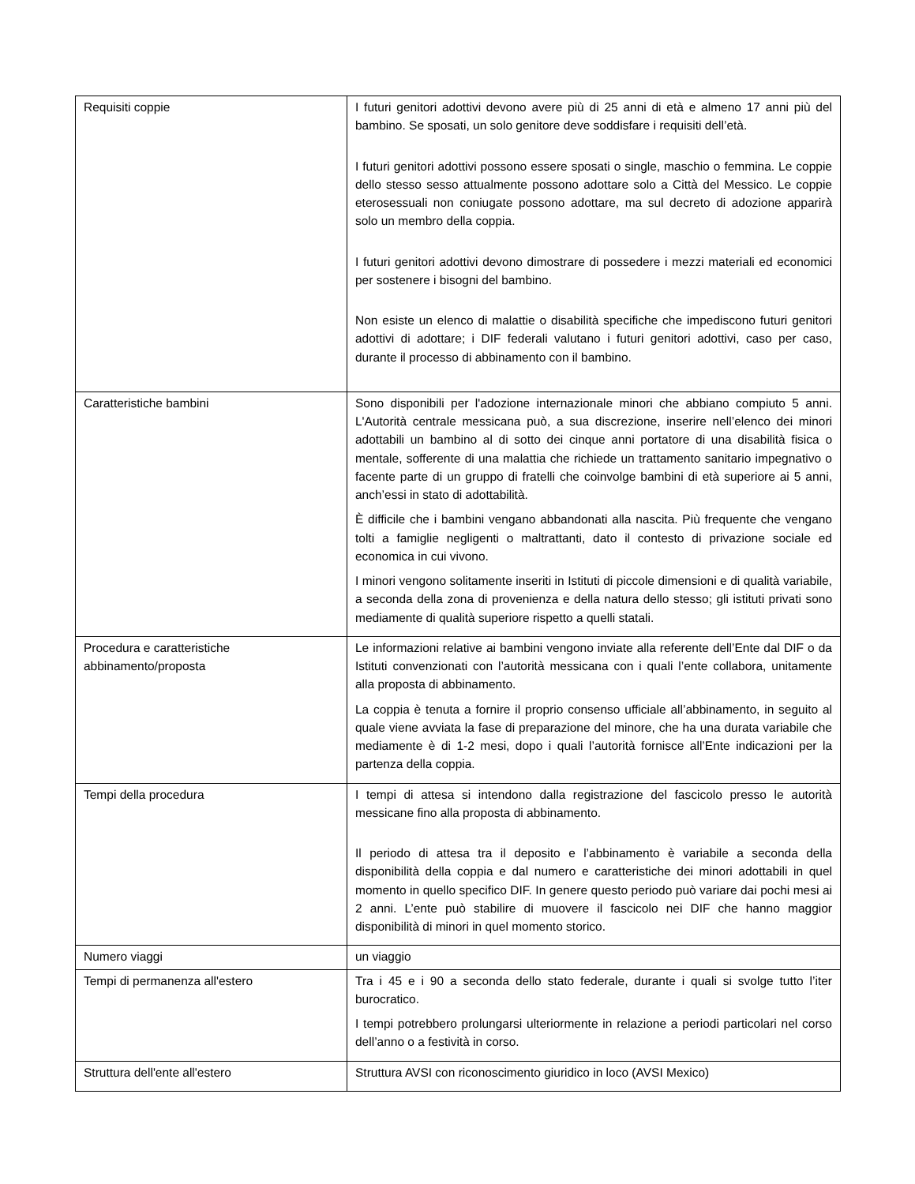| Requisiti coppie | I futuri genitori adottivi devono avere più di 25 anni di età e almeno 17 anni più del bambino. Se sposati, un solo genitore deve soddisfare i requisiti dell’età. I futuri genitori adottivi possono essere sposati o single, maschio o femmina. Le coppie dello stesso sesso attualmente possono adottare solo a Città del Messico. Le coppie eterosessuali non coniugate possono adottare, ma sul decreto di adozione apparirà solo un membro della coppia. I futuri genitori adottivi devono dimostrare di possedere i mezzi materiali ed economici per sostenere i bisogni del bambino. Non esiste un elenco di malattie o disabilità specifiche che impediscono futuri genitori adottivi di adottare; i DIF federali valutano i futuri genitori adottivi, caso per caso, durante il processo di abbinamento con il bambino. |
| Caratteristiche bambini | Sono disponibili per l'adozione internazionale minori che abbiano compiuto 5 anni. L'Autorità centrale messicana può, a sua discrezione, inserire nell’elenco dei minori adottabili un bambino al di sotto dei cinque anni portatore di una disabilità fisica o mentale, sofferente di una malattia che richiede un trattamento sanitario impegnativo o facente parte di un gruppo di fratelli che coinvolge bambini di età superiore ai 5 anni, anch’essi in stato di adottabilità. È difficile che i bambini vengano abbandonati alla nascita. Più frequente che vengano tolti a famiglie negligenti o maltrattanti, dato il contesto di privazione sociale ed economica in cui vivono. I minori vengono solitamente inseriti in Istituti di piccole dimensioni e di qualità variabile, a seconda della zona di provenienza e della natura dello stesso; gli istituti privati sono mediamente di qualità superiore rispetto a quelli statali. |
| Procedura e caratteristiche abbinamento/proposta | Le informazioni relative ai bambini vengono inviate alla referente dell’Ente dal DIF o da Istituti convenzionati con l’autorità messicana con i quali l’ente collabora, unitamente alla proposta di abbinamento. La coppia è tenuta a fornire il proprio consenso ufficiale all’abbinamento, in seguito al quale viene avviata la fase di preparazione del minore, che ha una durata variabile che mediamente è di 1-2 mesi, dopo i quali l’autorità fornisce all’Ente indicazioni per la partenza della coppia. |
| Tempi della procedura | I tempi di attesa si intendono dalla registrazione del fascicolo presso le autorità messicane fino alla proposta di abbinamento. Il periodo di attesa tra il deposito e l’abbinamento è variabile a seconda della disponibilità della coppia e dal numero e caratteristiche dei minori adottabili in quel momento in quello specifico DIF. In genere questo periodo può variare dai pochi mesi ai 2 anni. L’ente può stabilire di muovere il fascicolo nei DIF che hanno maggior disponibilità di minori in quel momento storico. |
| Numero viaggi | un viaggio |
| Tempi di permanenza all'estero | Tra i 45 e i 90 a seconda dello stato federale, durante i quali si svolge tutto l’iter burocratico. I tempi potrebbero prolungarsi ulteriormente in relazione a periodi particolari nel corso dell’anno o a festività in corso. |
| Struttura dell'ente all'estero | Struttura AVSI con riconoscimento giuridico in loco (AVSI Mexico) |